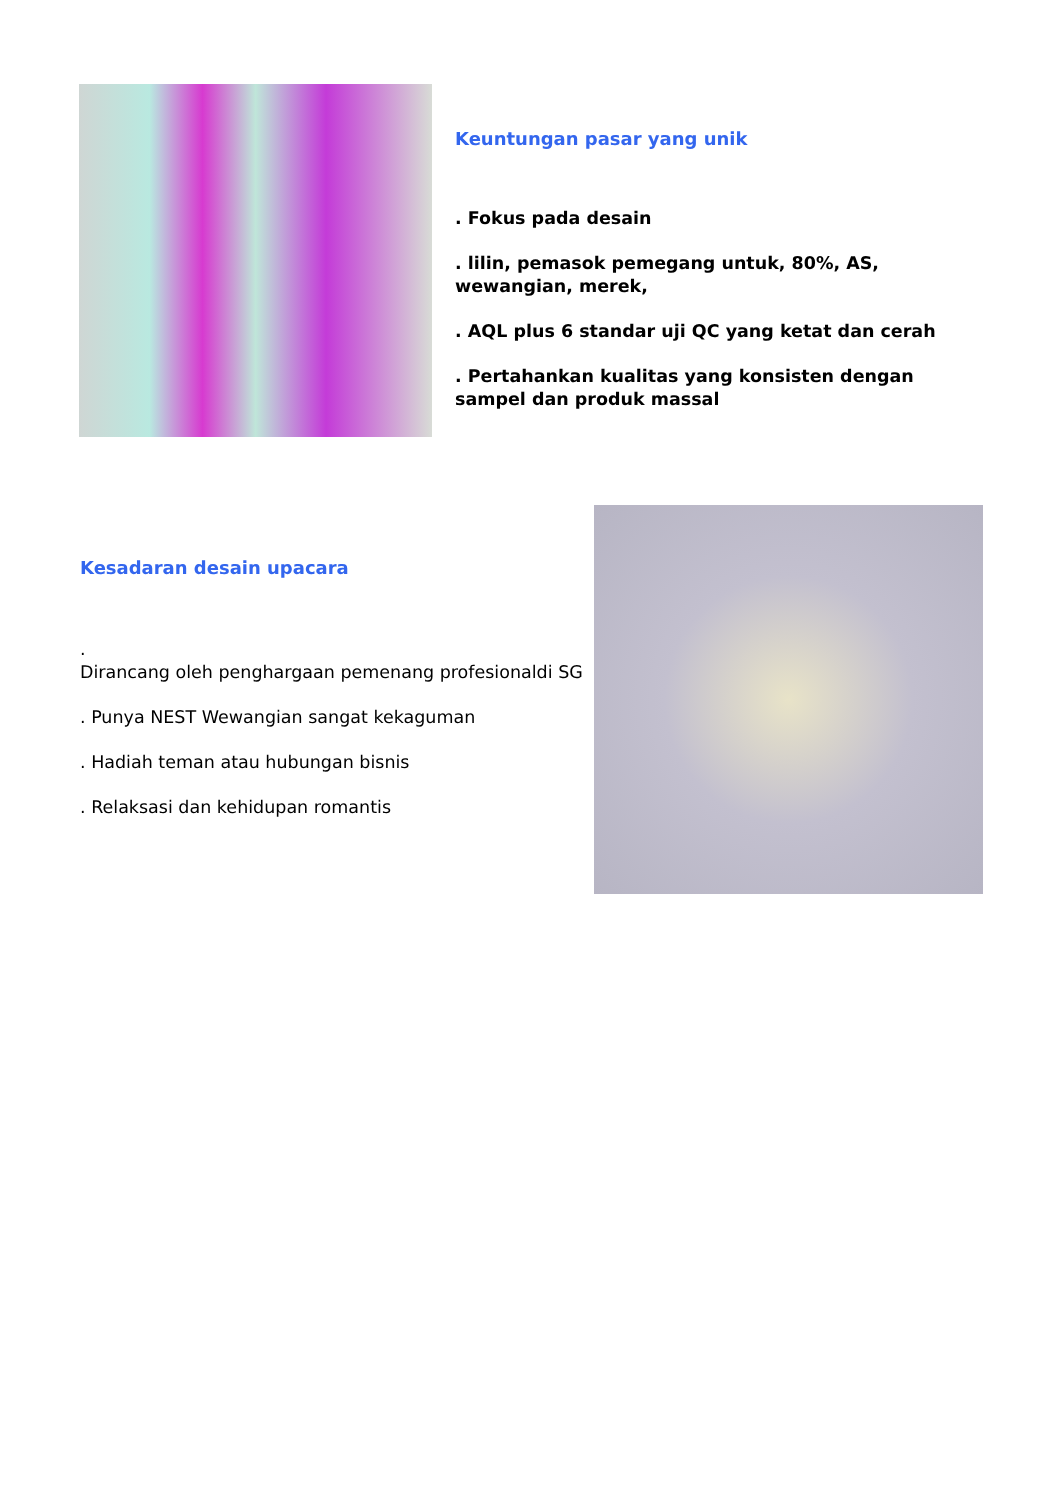Keuntungan pasar yang unik
. Fokus pada desain
. lilin, pemasok pemegang untuk, 80%, AS, wewangian, merek,
. AQL plus 6 standar uji QC yang ketat dan cerah
. Pertahankan kualitas yang konsisten dengan sampel dan produk massal
Kesadaran desain upacara
.
Dirancang oleh penghargaan pemenang profesionaldi SG
. Punya NEST Wewangian sangat kekaguman
. Hadiah teman atau hubungan bisnis
. Relaksasi dan kehidupan romantis